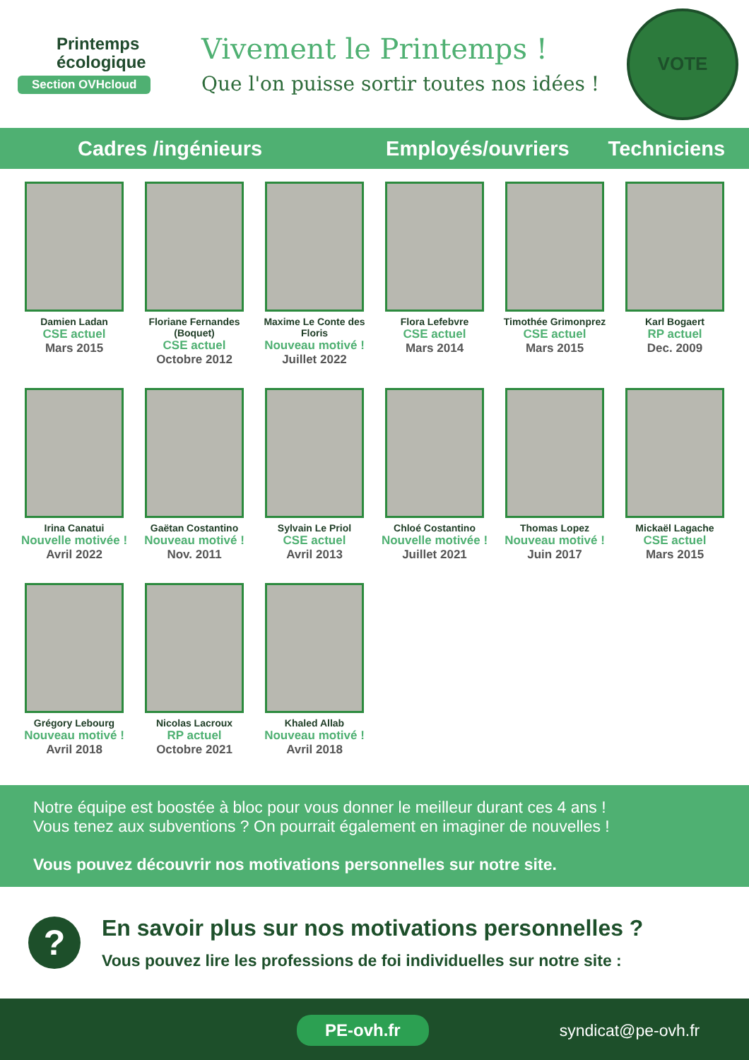Printemps
écologique
Section OVHcloud
Vivement le Printemps !
Que l'on puisse sortir toutes nos idées !
VOTE
Cadres /ingénieurs Employés/ouvriers Techniciens
Damien Ladan
CSE actuel
Mars 2015
Floriane Fernandes (Boquet)
CSE actuel
Octobre 2012
Maxime Le Conte des Floris
Nouveau motivé !
Juillet 2022
Flora Lefebvre
CSE actuel
Mars 2014
Timothée Grimonprez
CSE actuel
Mars 2015
Karl Bogaert
RP actuel
Dec. 2009
Irina Canatui
Nouvelle motivée !
Avril 2022
Gaëtan Costantino
Nouveau motivé !
Nov. 2011
Sylvain Le Priol
CSE actuel
Avril 2013
Chloé Costantino
Nouvelle motivée !
Juillet 2021
Thomas Lopez
Nouveau motivé !
Juin 2017
Mickaël Lagache
CSE actuel
Mars 2015
Grégory Lebourg
Nouveau motivé !
Avril 2018
Nicolas Lacroux
RP actuel
Octobre 2021
Khaled Allab
Nouveau motivé !
Avril 2018
Notre équipe est boostée à bloc pour vous donner le meilleur durant ces 4 ans !
Vous tenez aux subventions ? On pourrait également en imaginer de nouvelles !
Vous pouvez découvrir nos motivations personnelles sur notre site.
?
En savoir plus sur nos motivations personnelles ?
Vous pouvez lire les professions de foi individuelles sur notre site :
PE-ovh.fr syndicat@pe-ovh.fr